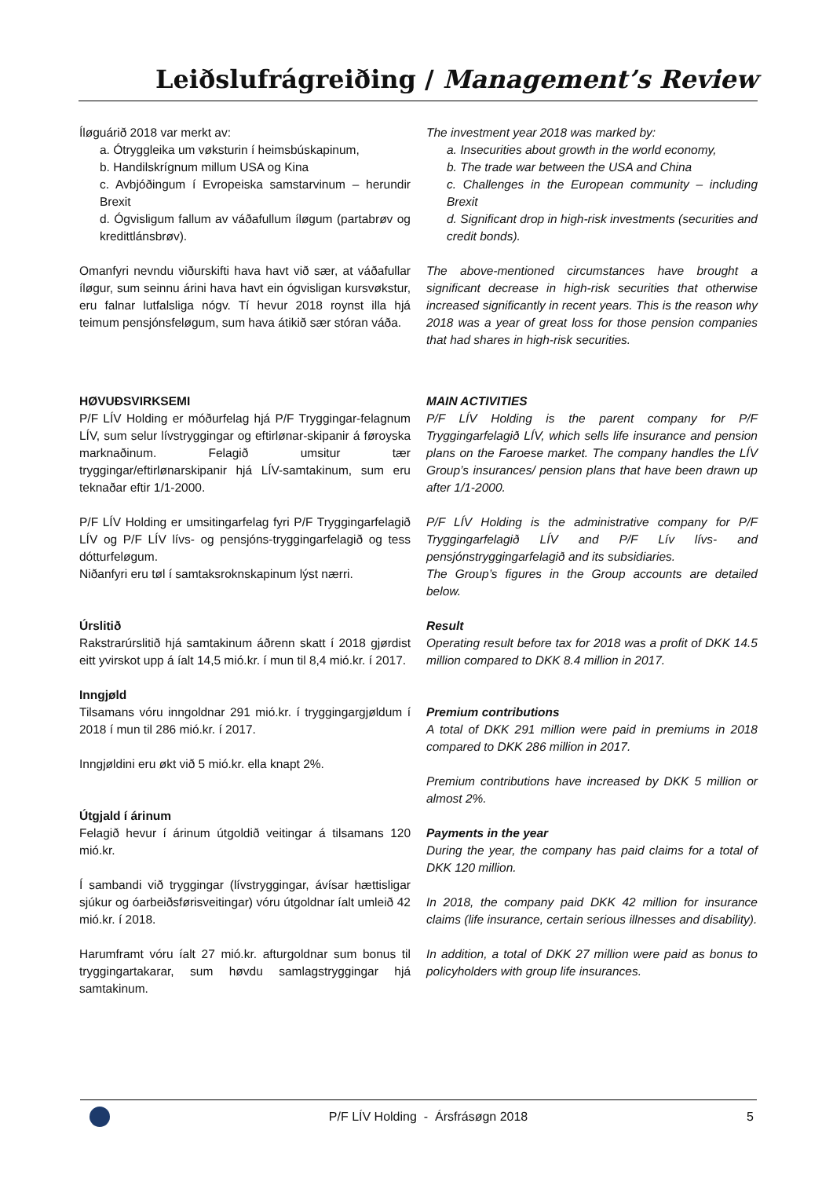Leiðslufrágreiðing / Management’s Review
Íløguárið 2018 var merkt av:
a. Ótryggleika um vøksturin í heimsbúskapinum,
b. Handilskrígnum millum USA og Kina
c. Avbjóðingum í Evropeiska samstarvinum – herundir Brexit
d. Ógvisligum fallum av váðafullum íløgum (partabrøv og kredittlánsbrøv).
The investment year 2018 was marked by:
a. Insecurities about growth in the world economy,
b. The trade war between the USA and China
c. Challenges in the European community – including Brexit
d. Significant drop in high-risk investments (securities and credit bonds).
Omanfyri nevndu viðurskifti hava havt við sær, at váðafullar íløgur, sum seinnu árini hava havt ein ógvisligan kursvøkstur, eru falnar lutfalsliga nógv. Tí hevur 2018 roynst illa hjá teimum pensjónsfeløgum, sum hava átikið sær stóran váða.
The above-mentioned circumstances have brought a significant decrease in high-risk securities that otherwise increased significantly in recent years. This is the reason why 2018 was a year of great loss for those pension companies that had shares in high-risk securities.
HØVUÐSVIRKSEMI
P/F LÍV Holding er móðurfelag hjá P/F Tryggingar-felagnum LÍV, sum selur lívstryggingar og eftirlønar-skipanir á føroyska marknaðinum. Felagið umsitur tær tryggingar/eftirlønarskipanir hjá LÍV-samtakinum, sum eru teknaðar eftir 1/1-2000.
P/F LÍV Holding er umsitingarfelag fyri P/F Tryggingarfelagið LÍV og P/F LÍV lívs- og pensjóns-tryggingarfelagið og tess dótturfeløgum.
Niðanfyri eru tøl í samtaksroknskapinum lýst nærri.
MAIN ACTIVITIES
P/F LÍV Holding is the parent company for P/F Tryggingarfelagið LÍV, which sells life insurance and pension plans on the Faroese market. The company handles the LÍV Group’s insurances/ pension plans that have been drawn up after 1/1-2000.
P/F LÍV Holding is the administrative company for P/F Tryggingarfelagið LÍV and P/F Lív lívs- and pensjónstryggingarfelagið and its subsidiaries.
The Group’s figures in the Group accounts are detailed below.
Úrslitið
Rakstrarúrslitið hjá samtakinum áðrenn skatt í 2018 gjørdist eitt yvirskot upp á íalt 14,5 mió.kr. í mun til 8,4 mió.kr. í 2017.
Inngjøld
Tilsamans vóru inngoldnar 291 mió.kr. í tryggingargjøldum í 2018 í mun til 286 mió.kr. í 2017.
Inngjøldini eru økt við 5 mió.kr. ella knapt 2%.
Útgjald í árinum
Felagið hevur í árinum útgoldið veitingar á tilsamans 120 mió.kr.
Í sambandi við tryggingar (lívstryggingar, ávísar hættisligar sjúkur og óarbeiðsførisveitingar) vóru útgoldnar íalt umleið 42 mió.kr. í 2018.
Harumframt vóru íalt 27 mió.kr. afturgoldnar sum bonus til tryggingartakarar, sum høvdu samlagstryggingar hjá samtakinum.
Result
Operating result before tax for 2018 was a profit of DKK 14.5 million compared to DKK 8.4 million in 2017.
Premium contributions
A total of DKK 291 million were paid in premiums in 2018 compared to DKK 286 million in 2017.
Premium contributions have increased by DKK 5 million or almost 2%.
Payments in the year
During the year, the company has paid claims for a total of DKK 120 million.
In 2018, the company paid DKK 42 million for insurance claims (life insurance, certain serious illnesses and disability).
In addition, a total of DKK 27 million were paid as bonus to policyholders with group life insurances.
P/F LÍV Holding - Ársfrásøgn 2018 5